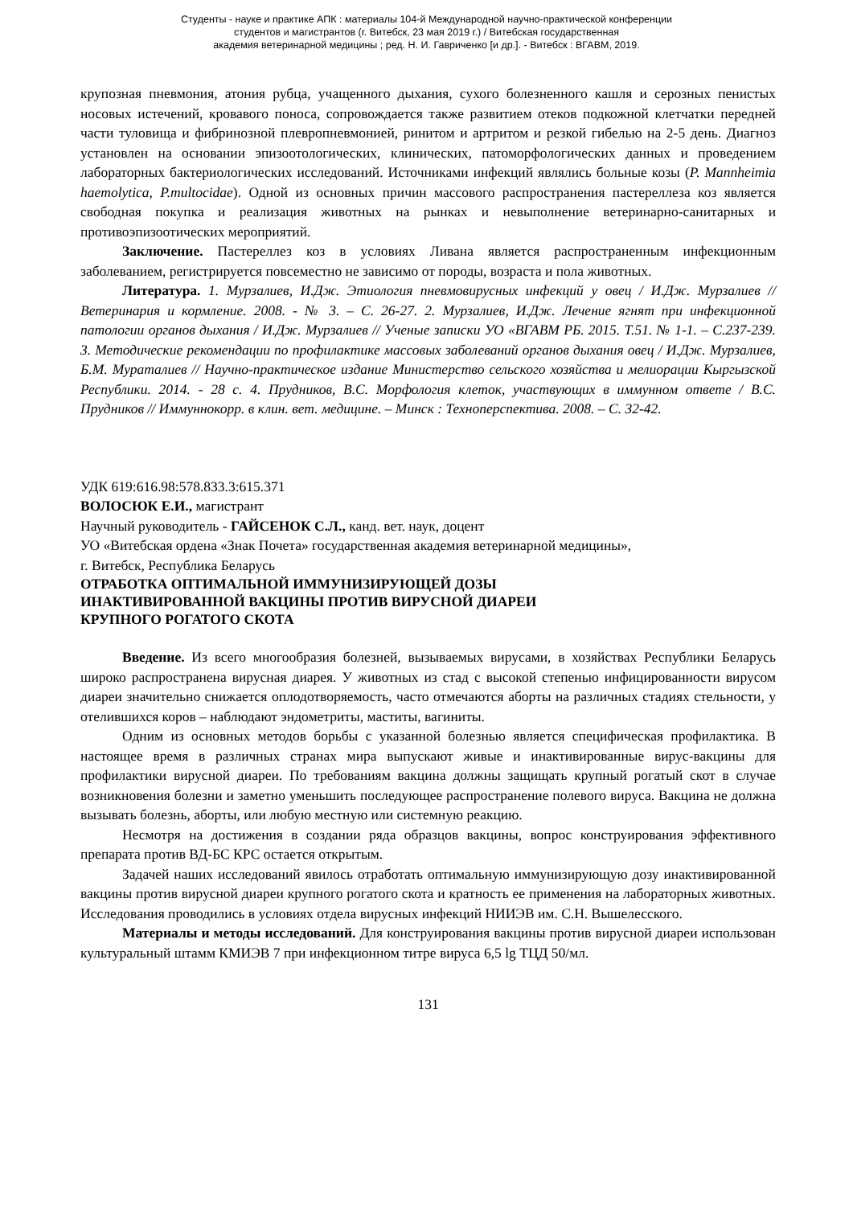Студенты - науке и практике АПК : материалы 104-й Международной научно-практической конференции
студентов и магистрантов (г. Витебск, 23 мая 2019 г.) / Витебская государственная
академия ветеринарной медицины ; ред. Н. И. Гавриченко [и др.]. - Витебск : ВГАВМ, 2019.
крупозная пневмония, атония рубца, учащенного дыхания, сухого болезненного кашля и серозных пенистых носовых истечений, кровавого поноса, сопровождается также развитием отеков подкожной клетчатки передней части туловища и фибринозной плевропневмонией, ринитом и артритом и резкой гибелью на 2-5 день. Диагноз установлен на основании эпизоотологических, клинических, патоморфологических данных и проведением лабораторных бактериологических исследований. Источниками инфекций являлись больные козы (P. Mannheimia haemolytica, P.multocidae). Одной из основных причин массового распространения пастереллеза коз является свободная покупка и реализация животных на рынках и невыполнение ветеринарно-санитарных и противоэпизоотических мероприятий.
Заключение. Пастереллез коз в условиях Ливана является распространенным инфекционным заболеванием, регистрируется повсеместно не зависимо от породы, возраста и пола животных.
Литература. 1. Мурзалиев, И.Дж. Этиология пневмовирусных инфекций у овец / И.Дж. Мурзалиев //Ветеринария и кормление. 2008. - № 3. – С. 26-27. 2. Мурзалиев, И.Дж. Лечение ягнят при инфекционной патологии органов дыхания / И.Дж. Мурзалиев // Ученые записки УО «ВГАВМ РБ. 2015. Т.51. № 1-1. – С.237-239. 3. Методические рекомендации по профилактике массовых заболеваний органов дыхания овец / И.Дж. Мурзалиев, Б.М. Мураталиев // Научно-практическое издание Министерство сельского хозяйства и мелиорации Кыргызской Республики. 2014. - 28 с. 4. Прудников, В.С. Морфология клеток, участвующих в иммунном ответе / В.С. Прудников // Иммуннокорр. в клин. вет. медицине. – Минск : Техноперспектива. 2008. – С. 32-42.
УДК 619:616.98:578.833.3:615.371
ВОЛОСЮК Е.И., магистрант
Научный руководитель - ГАЙСЕНОК С.Л., канд. вет. наук, доцент
УО «Витебская ордена «Знак Почета» государственная академия ветеринарной медицины»,
г. Витебск, Республика Беларусь
ОТРАБОТКА ОПТИМАЛЬНОЙ ИММУНИЗИРУЮЩЕЙ ДОЗЫ
ИНАКТИВИРОВАННОЙ ВАКЦИНЫ ПРОТИВ ВИРУСНОЙ ДИАРЕИ
КРУПНОГО РОГАТОГО СКОТА
Введение. Из всего многообразия болезней, вызываемых вирусами, в хозяйствах Республики Беларусь широко распространена вирусная диарея. У животных из стад с высокой степенью инфицированности вирусом диареи значительно снижается оплодотворяемость, часто отмечаются аборты на различных стадиях стельности, у отелившихся коров – наблюдают эндометриты, маститы, вагиниты.
Одним из основных методов борьбы с указанной болезнью является специфическая профилактика. В настоящее время в различных странах мира выпускают живые и инактивированные вирус-вакцины для профилактики вирусной диареи. По требованиям вакцина должны защищать крупный рогатый скот в случае возникновения болезни и заметно уменьшить последующее распространение полевого вируса. Вакцина не должна вызывать болезнь, аборты, или любую местную или системную реакцию.
Несмотря на достижения в создании ряда образцов вакцины, вопрос конструирования эффективного препарата против ВД-БС КРС остается открытым.
Задачей наших исследований явилось отработать оптимальную иммунизирующую дозу инактивированной вакцины против вирусной диареи крупного рогатого скота и кратность ее применения на лабораторных животных. Исследования проводились в условиях отдела вирусных инфекций НИИЭВ им. С.Н. Вышелесского.
Материалы и методы исследований. Для конструирования вакцины против вирусной диареи использован культуральный штамм КМИЭВ 7 при инфекционном титре вируса 6,5 lg ТЦД 50/мл.
131